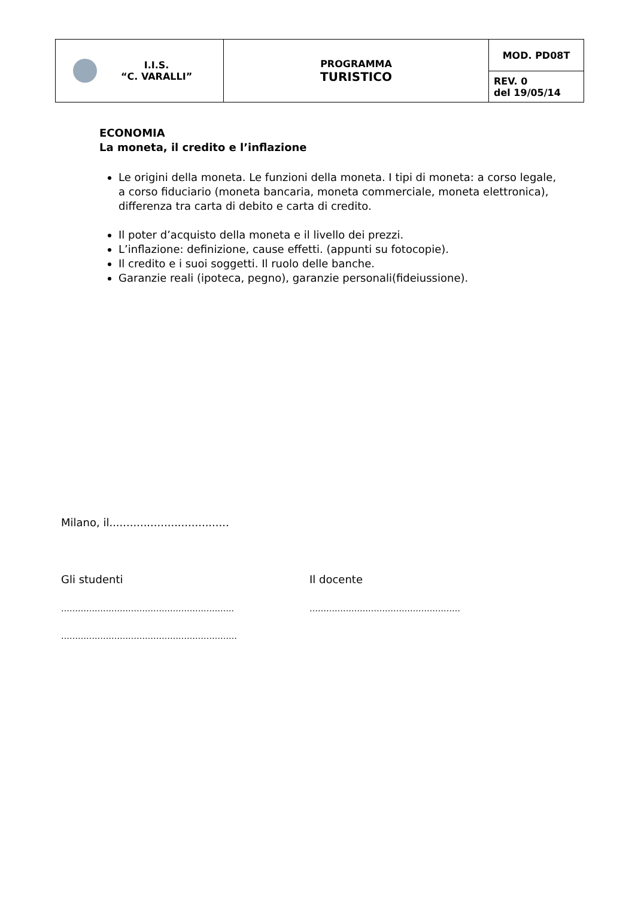| I.I.S. “C. VARALLI” | PROGRAMMA TURISTICO | MOD. PD08T |
| | | REV. 0 del 19/05/14 |
ECONOMIA
La moneta, il credito e l’inflazione
Le origini della moneta. Le funzioni della moneta. I tipi di moneta: a corso legale, a corso fiduciario (moneta bancaria, moneta commerciale, moneta elettronica), differenza tra carta di debito e carta di credito.
Il poter d’acquisto della moneta e il livello dei prezzi.
L’inflazione: definizione, cause effetti. (appunti su fotocopie).
Il credito e i suoi soggetti. Il ruolo delle banche.
Garanzie reali (ipoteca, pegno), garanzie personali(fideiussione).
Milano, il...................................
Gli studenti Il docente
…………………………………………………….. ………………………………………………
………………………………………………………